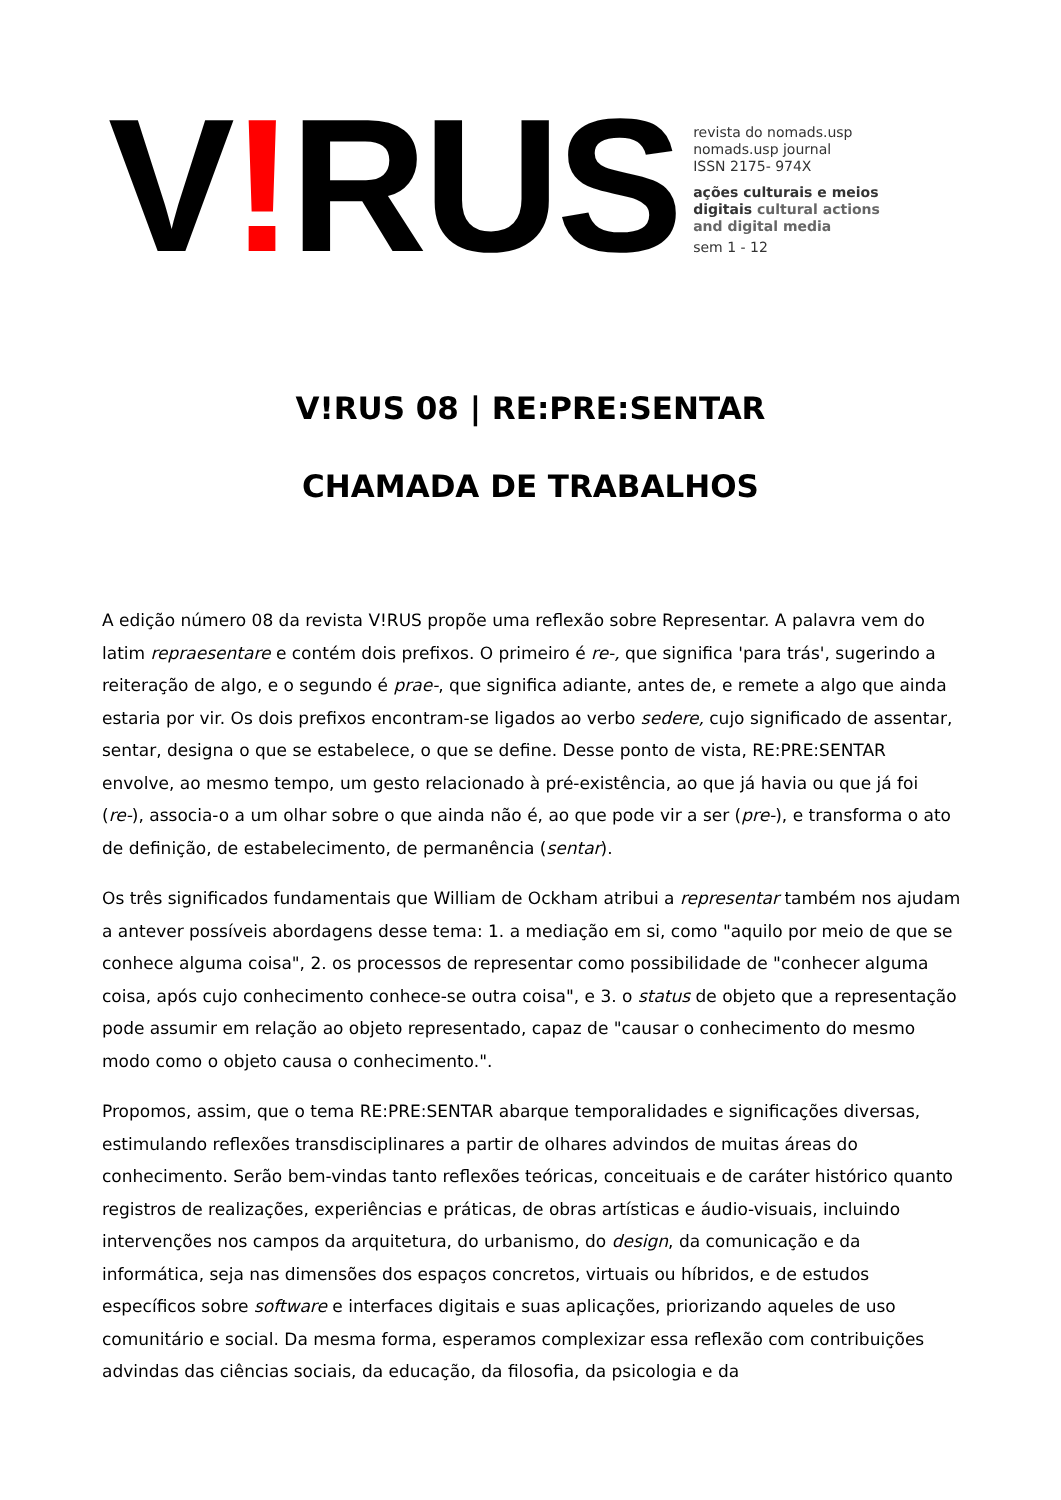V!RUS
revista do nomads.usp
nomads.usp journal
ISSN 2175- 974X
ações culturais e meios
digitais cultural actions
and digital media
sem 1 - 12
V!RUS 08 | RE:PRE:SENTAR
CHAMADA DE TRABALHOS
A edição número 08 da revista V!RUS propõe uma reflexão sobre Representar. A palavra vem do latim repraesentare e contém dois prefixos. O primeiro é re-, que significa 'para trás', sugerindo a reiteração de algo, e o segundo é prae-, que significa adiante, antes de, e remete a algo que ainda estaria por vir. Os dois prefixos encontram-se ligados ao verbo sedere, cujo significado de assentar, sentar, designa o que se estabelece, o que se define. Desse ponto de vista, RE:PRE:SENTAR envolve, ao mesmo tempo, um gesto relacionado à pré-existência, ao que já havia ou que já foi (re-), associa-o a um olhar sobre o que ainda não é, ao que pode vir a ser (pre-), e transforma o ato de definição, de estabelecimento, de permanência (sentar).
Os três significados fundamentais que William de Ockham atribui a representar também nos ajudam a antever possíveis abordagens desse tema: 1. a mediação em si, como "aquilo por meio de que se conhece alguma coisa", 2. os processos de representar como possibilidade de "conhecer alguma coisa, após cujo conhecimento conhece-se outra coisa", e 3. o status de objeto que a representação pode assumir em relação ao objeto representado, capaz de "causar o conhecimento do mesmo modo como o objeto causa o conhecimento.".
Propomos, assim, que o tema RE:PRE:SENTAR abarque temporalidades e significações diversas, estimulando reflexões transdisciplinares a partir de olhares advindos de muitas áreas do conhecimento. Serão bem-vindas tanto reflexões teóricas, conceituais e de caráter histórico quanto registros de realizações, experiências e práticas, de obras artísticas e áudio-visuais, incluindo intervenções nos campos da arquitetura, do urbanismo, do design, da comunicação e da informática, seja nas dimensões dos espaços concretos, virtuais ou híbridos, e de estudos específicos sobre software e interfaces digitais e suas aplicações, priorizando aqueles de uso comunitário e social. Da mesma forma, esperamos complexizar essa reflexão com contribuições advindas das ciências sociais, da educação, da filosofia, da psicologia e da